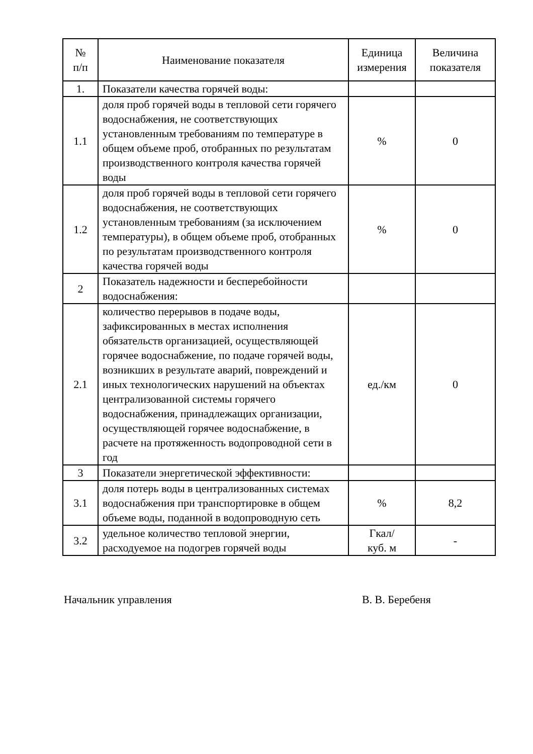| № п/п | Наименование показателя | Единица измерения | Величина показателя |
| --- | --- | --- | --- |
| 1. | Показатели качества горячей воды: | | |
| 1.1 | доля проб горячей воды в тепловой сети горячего водоснабжения, не соответствующих установленным требованиям по температуре в общем объеме проб, отобранных по результатам производственного контроля качества горячей воды | % | 0 |
| 1.2 | доля проб горячей воды в тепловой сети горячего водоснабжения, не соответствующих установленным требованиям (за исключением температуры), в общем объеме проб, отобранных по результатам производственного контроля качества горячей воды | % | 0 |
| 2 | Показатель надежности и бесперебойности водоснабжения: | | |
| 2.1 | количество перерывов в подаче воды, зафиксированных в местах исполнения обязательств организацией, осуществляющей горячее водоснабжение, по подаче горячей воды, возникших в результате аварий, повреждений и иных технологических нарушений на объектах централизованной системы горячего водоснабжения, принадлежащих организации, осуществляющей горячее водоснабжение, в расчете на протяженность водопроводной сети в год | ед./км | 0 |
| 3 | Показатели энергетической эффективности: | | |
| 3.1 | доля потерь воды в централизованных системах водоснабжения при транспортировке в общем объеме воды, поданной в водопроводную сеть | % | 8,2 |
| 3.2 | удельное количество тепловой энергии, расходуемое на подогрев горячей воды | Гкал/ куб. м | - |
Начальник управления В. В. Беребеня